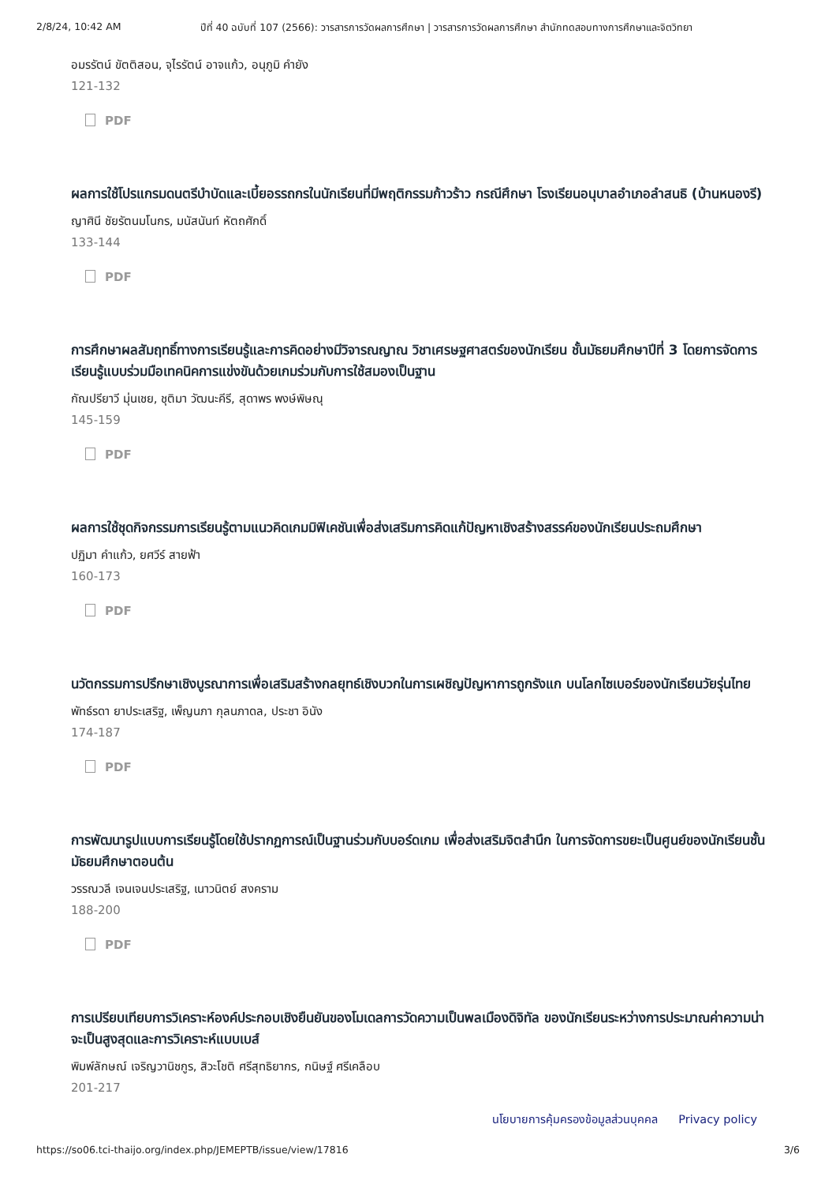2/8/24, 10:42 AM ปีที่ 40 ฉบับที่ 107 (2566): วารสารการวัดผลการศึกษา | วารสารการวัดผลการศึกษา สำนักทดสอบทางการศึกษาและจิตวิทยา
อมรรัตน์ ขัตติสอน, จุไรรัตน์ อาจแก้ว, อนุภูมิ คำยัง
121-132
PDF
ผลการใช้โปรแกรมดนตรีบำบัดและเบี้ยอรรถกรในนักเรียนที่มีพฤติกรรมก้าวร้าว กรณีศึกษา โรงเรียนอนุบาลอำเภอลำสนธิ (บ้านหนองรี)
ญาศินี ชัยรัตนมโนกร, มนัสนันท์ หัตถศักดิ์
133-144
PDF
การศึกษาผลสัมฤทธิ์ทางการเรียนรู้และการคิดอย่างมีวิจารณญาณ วิชาเศรษฐศาสตร์ของนักเรียน ชั้นมัธยมศึกษาปีที่ 3 โดยการจัดการเรียนรู้แบบร่วมมือเทคนิคการแข่งขันด้วยเกมร่วมกับการใช้สมองเป็นฐาน
กัณปรียาวี มุ่นเชย, ชุติมา วัฒนะคีรี, สุดาพร พงษ์พิษณุ
145-159
PDF
ผลการใช้ชุดกิจกรรมการเรียนรู้ตามแนวคิดเกมมิฟิเคชันเพื่อส่งเสริมการคิดแก้ปัญหาเชิงสร้างสรรค์ของนักเรียนประถมศึกษา
ปฏิมา คำแก้ว, ยศวีร์ สายฟ้า
160-173
PDF
นวัตกรรมการปรึกษาเชิงบูรณาการเพื่อเสริมสร้างกลยุทธ์เชิงบวกในการเผชิญปัญหาการถูกรังแก บนโลกไซเบอร์ของนักเรียนวัยรุ่นไทย
พัทธ์รดา ยาประเสริฐ, เพ็ญนภา กุลนภาดล, ประชา อินัง
174-187
PDF
การพัฒนารูปแบบการเรียนรู้โดยใช้ปรากฏการณ์เป็นฐานร่วมกับบอร์ดเกม เพื่อส่งเสริมจิตสำนึก ในการจัดการขยะเป็นศูนย์ของนักเรียนชั้นมัธยมศึกษาตอนต้น
วรรณวลี เจนเจนประเสริฐ, เนาวนิตย์ สงคราม
188-200
PDF
การเปรียบเทียบการวิเคราะห์องค์ประกอบเชิงยืนยันของโมเดลการวัดความเป็นพลเมืองดิจิทัล ของนักเรียนระหว่างการประมาณค่าความน่าจะเป็นสูงสุดและการวิเคราะห์แบบเบส์
พิมพ์ลักษณ์ เจริญวานิชกูร, สิวะโชติ ศรีสุทธิยากร, กนิษฐ์ ศรีเคลือบ
201-217
นโยบายการคุ้มครองข้อมูลส่วนบุคคล Privacy policy
https://so06.tci-thaijo.org/index.php/JEMEPTB/issue/view/17816
3/6